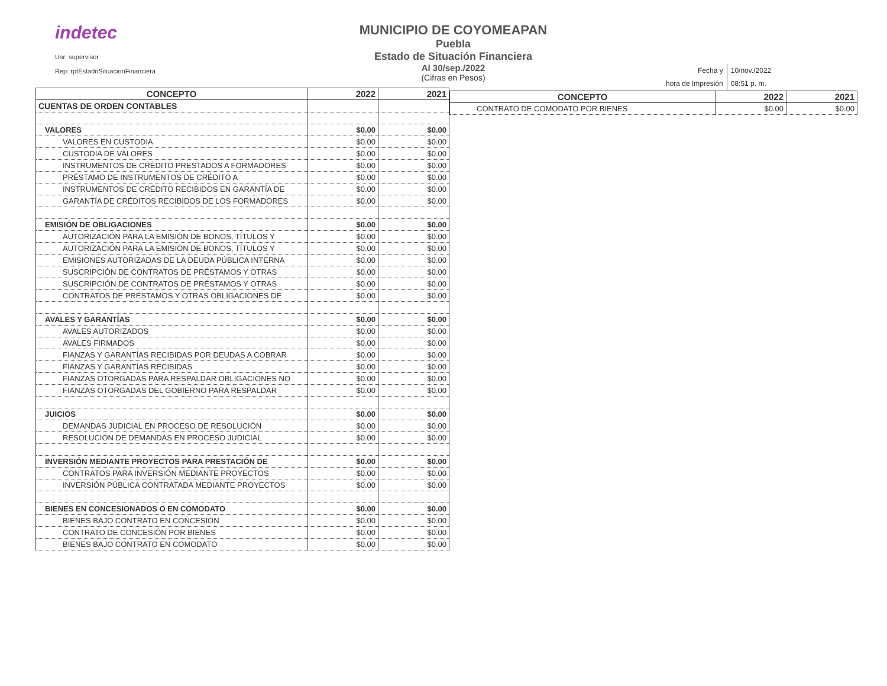indetec
Usr: supervisor
Rep: rptEstadoSituacionFinanciera
MUNICIPIO DE COYOMEAPAN
Puebla
Estado de Situación Financiera
Al 30/sep./2022
(Cifras en Pesos)
| Fecha y | 10/nov./2022 |
| hora de Impresión | 08:51 p. m. |
| CONCEPTO | 2022 | 2021 |
| --- | --- | --- |
| CUENTAS DE ORDEN CONTABLES | | |
| VALORES | $0.00 | $0.00 |
| VALORES EN CUSTODIA | $0.00 | $0.00 |
| CUSTODIA DE VALORES | $0.00 | $0.00 |
| INSTRUMENTOS DE CRÉDITO PRESTADOS A FORMADORES | $0.00 | $0.00 |
| PRÉSTAMO DE INSTRUMENTOS DE CRÉDITO A | $0.00 | $0.00 |
| INSTRUMENTOS DE CRÉDITO RECIBIDOS EN GARANTÍA DE | $0.00 | $0.00 |
| GARANTÍA DE CRÉDITOS RECIBIDOS DE LOS FORMADORES | $0.00 | $0.00 |
| EMISIÓN DE OBLIGACIONES | $0.00 | $0.00 |
| AUTORIZACIÓN PARA LA EMISIÓN DE BONOS, TÍTULOS Y | $0.00 | $0.00 |
| AUTORIZACIÓN PARA LA EMISIÓN DE BONOS, TÍTULOS Y | $0.00 | $0.00 |
| EMISIONES AUTORIZADAS DE LA DEUDA PÚBLICA INTERNA | $0.00 | $0.00 |
| SUSCRIPCIÓN DE CONTRATOS DE PRÉSTAMOS Y OTRAS | $0.00 | $0.00 |
| SUSCRIPCIÓN DE CONTRATOS DE PRÉSTAMOS Y OTRAS | $0.00 | $0.00 |
| CONTRATOS DE PRÉSTAMOS Y OTRAS OBLIGACIONES DE | $0.00 | $0.00 |
| AVALES Y GARANTÍAS | $0.00 | $0.00 |
| AVALES AUTORIZADOS | $0.00 | $0.00 |
| AVALES FIRMADOS | $0.00 | $0.00 |
| FIANZAS Y GARANTÍAS RECIBIDAS POR DEUDAS A COBRAR | $0.00 | $0.00 |
| FIANZAS Y GARANTÍAS RECIBIDAS | $0.00 | $0.00 |
| FIANZAS OTORGADAS PARA RESPALDAR OBLIGACIONES NO | $0.00 | $0.00 |
| FIANZAS OTORGADAS DEL GOBIERNO PARA RESPALDAR | $0.00 | $0.00 |
| JUICIOS | $0.00 | $0.00 |
| DEMANDAS JUDICIAL EN PROCESO DE RESOLUCIÓN | $0.00 | $0.00 |
| RESOLUCIÓN DE DEMANDAS EN PROCESO JUDICIAL | $0.00 | $0.00 |
| INVERSIÓN MEDIANTE PROYECTOS PARA PRESTACIÓN DE | $0.00 | $0.00 |
| CONTRATOS PARA INVERSIÓN MEDIANTE PROYECTOS | $0.00 | $0.00 |
| INVERSIÓN PÚBLICA CONTRATADA MEDIANTE PROYECTOS | $0.00 | $0.00 |
| BIENES EN CONCESIONADOS O EN COMODATO | $0.00 | $0.00 |
| BIENES BAJO CONTRATO EN CONCESIÓN | $0.00 | $0.00 |
| CONTRATO DE CONCESIÓN POR BIENES | $0.00 | $0.00 |
| BIENES BAJO CONTRATO EN COMODATO | $0.00 | $0.00 |
| CONCEPTO | 2022 | 2021 |
| --- | --- | --- |
| CONTRATO DE COMODATO POR BIENES | $0.00 | $0.00 |